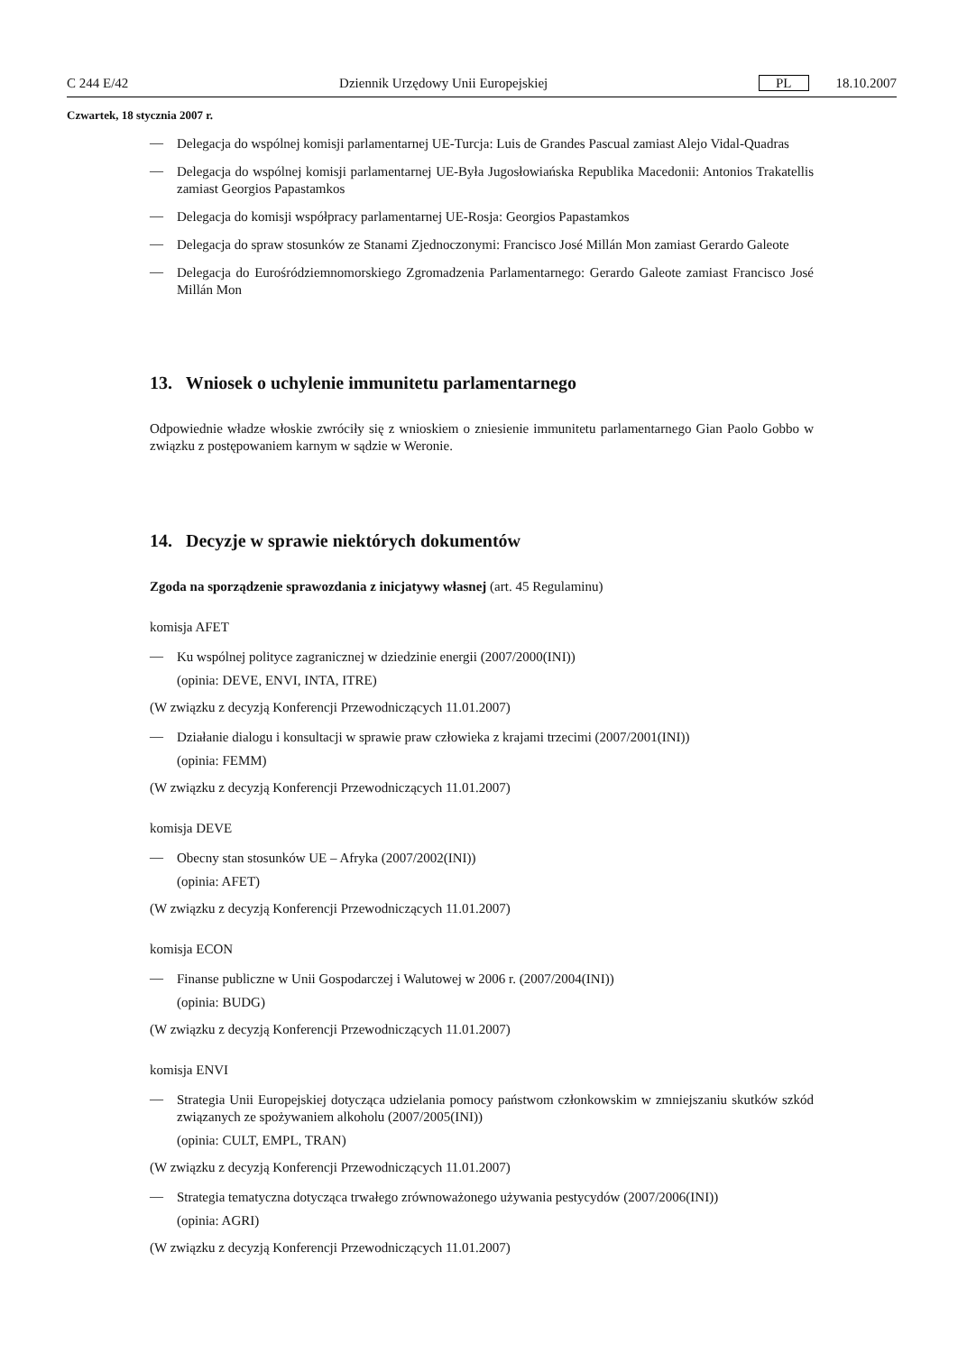C 244 E/42 Dziennik Urzędowy Unii Europejskiej PL 18.10.2007
Czwartek, 18 stycznia 2007 r.
—
Delegacja do wspólnej komisji parlamentarnej UE-Turcja: Luis de Grandes Pascual zamiast Alejo Vidal-Quadras
—
Delegacja do wspólnej komisji parlamentarnej UE-Była Jugosłowiańska Republika Macedonii: Antonios Trakatellis zamiast Georgios Papastamkos
—
Delegacja do komisji współpracy parlamentarnej UE-Rosja: Georgios Papastamkos
—
Delegacja do spraw stosunków ze Stanami Zjednoczonymi: Francisco José Millán Mon zamiast Gerardo Galeote
—
Delegacja do Eurośródziemnomorskiego Zgromadzenia Parlamentarnego: Gerardo Galeote zamiast Francisco José Millán Mon
13. Wniosek o uchylenie immunitetu parlamentarnego
Odpowiednie władze włoskie zwróciły się z wnioskiem o zniesienie immunitetu parlamentarnego Gian Paolo Gobbo w związku z postępowaniem karnym w sądzie w Weronie.
14. Decyzje w sprawie niektórych dokumentów
Zgoda na sporządzenie sprawozdania z inicjatywy własnej (art. 45 Regulaminu)
komisja AFET
—
Ku wspólnej polityce zagranicznej w dziedzinie energii (2007/2000(INI))
(opinia: DEVE, ENVI, INTA, ITRE)
(W związku z decyzją Konferencji Przewodniczących 11.01.2007)
—
Działanie dialogu i konsultacji w sprawie praw człowieka z krajami trzecimi (2007/2001(INI))
(opinia: FEMM)
(W związku z decyzją Konferencji Przewodniczących 11.01.2007)
komisja DEVE
—
Obecny stan stosunków UE – Afryka (2007/2002(INI))
(opinia: AFET)
(W związku z decyzją Konferencji Przewodniczących 11.01.2007)
komisja ECON
—
Finanse publiczne w Unii Gospodarczej i Walutowej w 2006 r. (2007/2004(INI))
(opinia: BUDG)
(W związku z decyzją Konferencji Przewodniczących 11.01.2007)
komisja ENVI
—
Strategia Unii Europejskiej dotycząca udzielania pomocy państwom członkowskim w zmniejszaniu skutków szkód związanych ze spożywaniem alkoholu (2007/2005(INI))
(opinia: CULT, EMPL, TRAN)
(W związku z decyzją Konferencji Przewodniczących 11.01.2007)
—
Strategia tematyczna dotycząca trwałego zrównoważonego używania pestycydów (2007/2006(INI))
(opinia: AGRI)
(W związku z decyzją Konferencji Przewodniczących 11.01.2007)